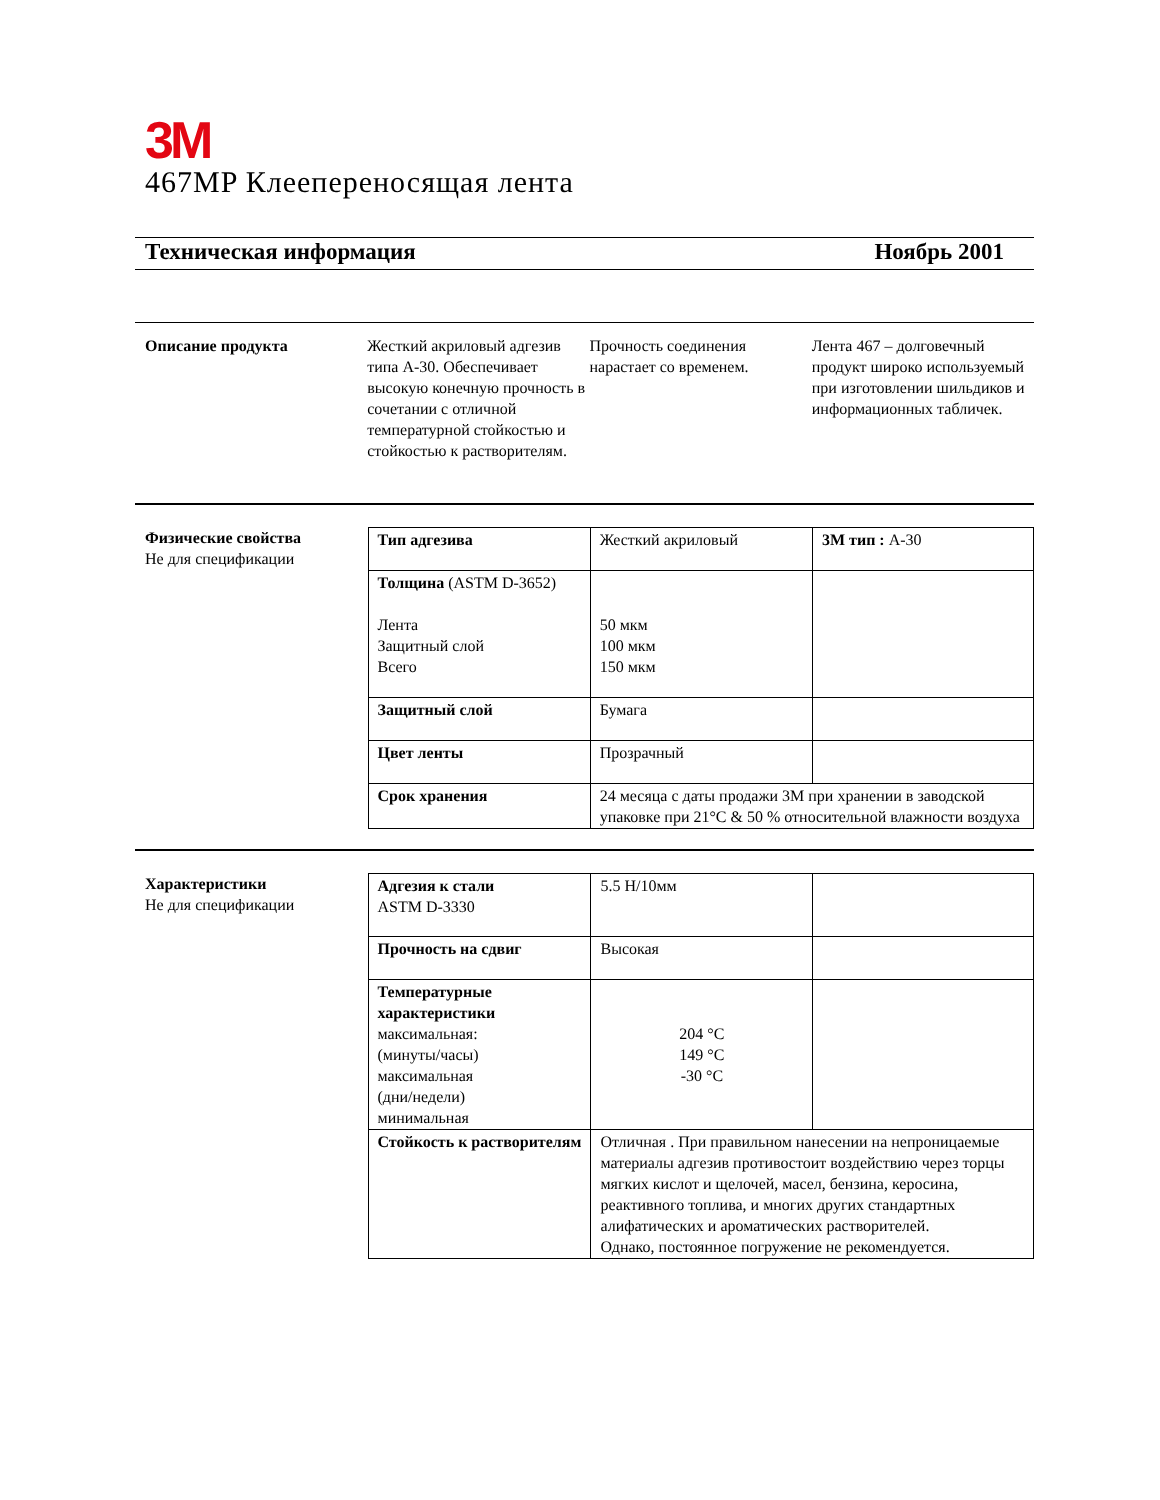3M
467MP Клеепереносящая лента
Техническая информация Ноябрь 2001
Описание продукта Жесткий акриловый адгезив типа А-30. Обеспечивает высокую конечную прочность в сочетании с отличной температурной стойкостью и стойкостью к растворителям.
Прочность соединения нарастает со временем.
Лента 467 – долговечный продукт широко используемый при изготовлении шильдиков и информационных табличек.
Физические свойства
Не для спецификации
| Тип адгезива | Жесткий акриловый | 3M тип : A-30 |
| Толщина (ASTM D-3652) Лента Защитный слой Всего | 50 мкм 100 мкм 150 мкм | |
| Защитный слой | Бумага | |
| Цвет ленты | Прозрачный | |
| Срок хранения | 24 месяца с даты продажи 3М при хранении в заводской упаковке при 21°C & 50 % относительной влажности воздуха | |
Характеристики
Не для спецификации
| Адгезия к стали ASTM D-3330 | 5.5 Н/10мм | |
| Прочность на сдвиг | Высокая | |
| Температурные характеристики максимальная: (минуты/часы) максимальная (дни/недели) минимальная | 204 °C 149 °C -30 °C | |
| Стойкость к растворителям | Отличная . При правильном нанесении на непроницаемые материалы адгезив противостоит воздействию через торцы мягких кислот и щелочей, масел, бензина, керосина, реактивного топлива, и многих других стандартных алифатических и ароматических растворителей. Однако, постоянное погружение не рекомендуется. | |